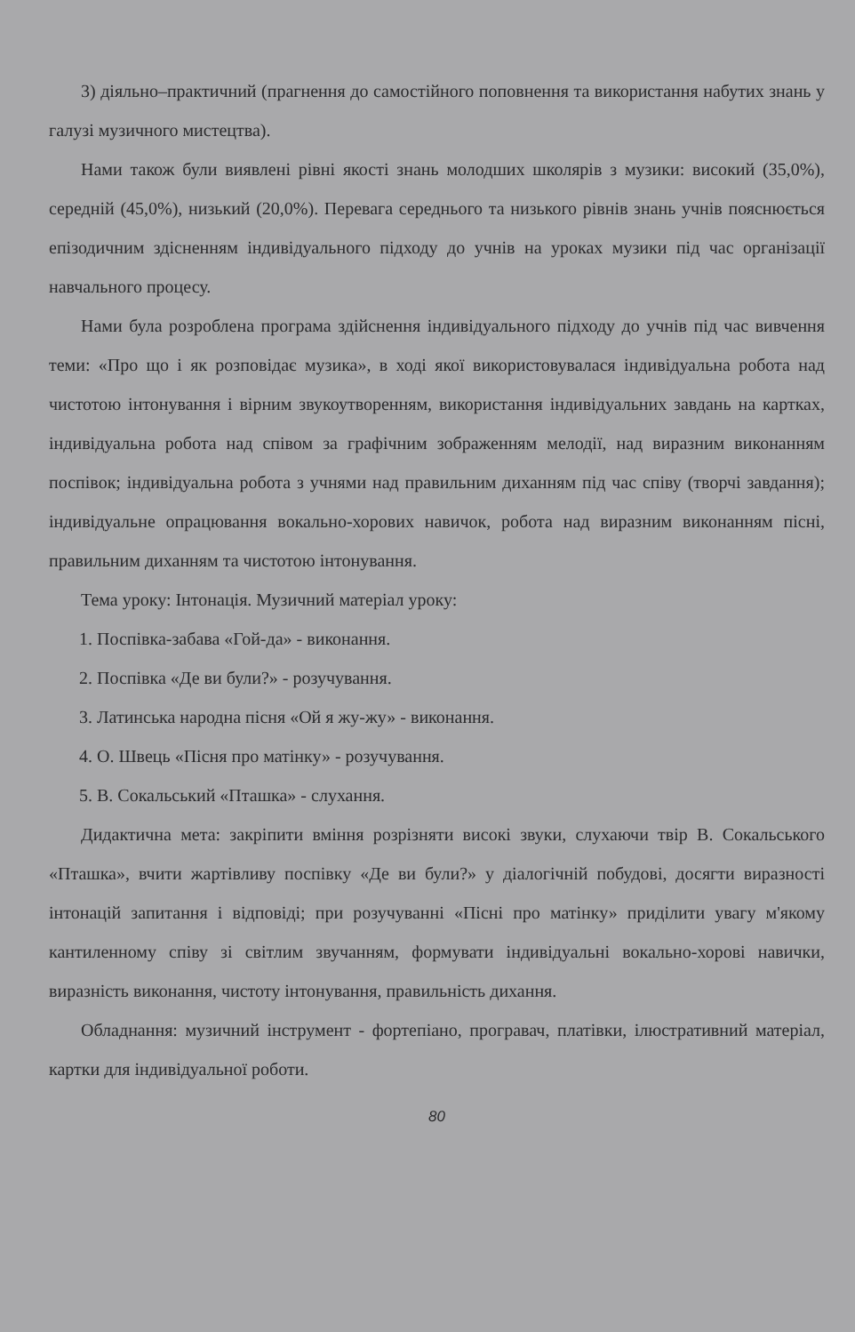3) діяльно–практичний (прагнення до самостійного поповнення та використання набутих знань у галузі музичного мистецтва).
Нами також були виявлені рівні якості знань молодших школярів з музики: високий (35,0%), середній (45,0%), низький (20,0%). Перевага середнього та низького рівнів знань учнів пояснюється епізодичним здісненням індивідуального підходу до учнів на уроках музики під час організації навчального процесу.
Нами була розроблена програма здійснення індивідуального підходу до учнів під час вивчення теми: «Про що і як розповідає музика», в ході якої використовувалася індивідуальна робота над чистотою інтонування і вірним звукоутворенням, використання індивідуальних завдань на картках, індивідуальна робота над співом за графічним зображенням мелодії, над виразним виконанням поспівок; індивідуальна робота з учнями над правильним диханням під час співу (творчі завдання); індивідуальне опрацювання вокально-хорових навичок, робота над виразним виконанням пісні, правильним диханням та чистотою інтонування.
Тема уроку: Інтонація. Музичний матеріал уроку:
1. Поспівка-забава «Гой-да» - виконання.
2. Поспівка «Де ви були?» - розучування.
3. Латинська народна пісня «Ой я жу-жу» - виконання.
4. О. Швець «Пісня про матінку» - розучування.
5. В. Сокальський «Пташка» - слухання.
Дидактична мета: закріпити вміння розрізняти високі звуки, слухаючи твір В. Сокальського «Пташка», вчити жартівливу поспівку «Де ви були?» у діалогічній побудові, досягти виразності інтонацій запитання і відповіді; при розучуванні «Пісні про матінку» приділити увагу м'якому кантиленному співу зі світлим звучанням, формувати індивідуальні вокально-хорові навички, виразність виконання, чистоту інтонування, правильність дихання.
Обладнання: музичний інструмент - фортепіано, програвач, платівки, ілюстративний матеріал, картки для індивідуальної роботи.
80